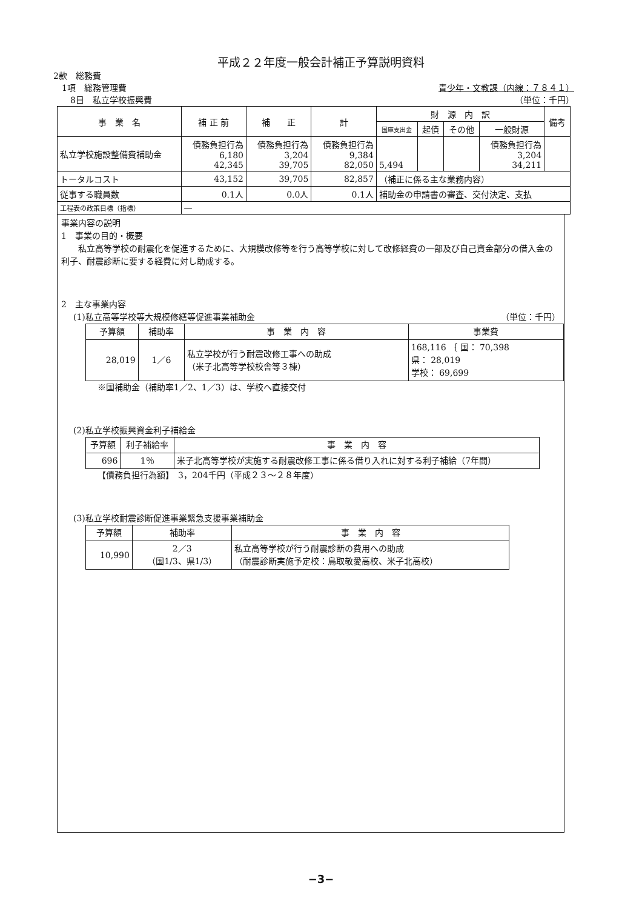平成２２年度一般会計補正予算説明資料
2款　総務費
　1項　総務管理費 青少年・文教課（内線：７８４１）
　　8目　私立学校振興費 （単位：千円）
| 事 業 名 | 補 正 前 | 補 正 | 計 | 財 源 内 訳 | | | | 備考 |
| --- | --- | --- | --- | --- | --- | --- | --- | --- |
| | | | | 国庫支出金 | 起債 | その他 | 一般財源 | |
| 私立学校施設整備費補助金 | 債務負担行為 6,180 42,345 | 債務負担行為 3,204 39,705 | 債務負担行為 9,384 82,050 | 5,494 | | | 債務負担行為 3,204 34,211 | |
| トータルコスト | 43,152 | 39,705 | 82,857 | （補正に係る主な業務内容） | | | | |
| 従事する職員数 | 0.1人 | 0.0人 | 0.1人 | 補助金の申請書の審査、交付決定、支払 | | | | |
| 工程表の政策目標（指標） | — | | | | | | | |
事業内容の説明
1　事業の目的・概要
　　私立高等学校の耐震化を促進するために、大規模改修等を行う高等学校に対して改修経費の一部及び自己資金部分の借入金の利子、耐震診断に要する経費に対し助成する。
2　主な事業内容
(1)私立高等学校等大規模修繕等促進事業補助金 （単位：千円）
| 予算額 | 補助率 | 事 業 内 容 | 事業費 |
| --- | --- | --- | --- |
| 28,019 | 1／6 | 私立学校が行う耐震改修工事への助成 （米子北高等学校校舎等３棟） | 168,116 ｛ 国： 70,398 県： 28,019 学校： 69,699 |
※国補助金（補助率1／2、1／3）は、学校へ直接交付
(2)私立学校振興資金利子補給金
| 予算額 | 利子補給率 | 事 業 内 容 |
| --- | --- | --- |
| 696 | 1％ | 米子北高等学校が実施する耐震改修工事に係る借り入れに対する利子補給（7年間） |
【債務負担行為額】　3，204千円（平成２３～２８年度）
(3)私立学校耐震診断促進事業緊急支援事業補助金
| 予算額 | 補助率 | 事 業 内 容 |
| --- | --- | --- |
| 10,990 | 2／3 （国1/3、県1/3） | 私立高等学校が行う耐震診断の費用への助成 （耐震診断実施予定校：鳥取敬愛高校、米子北高校） |
−3−